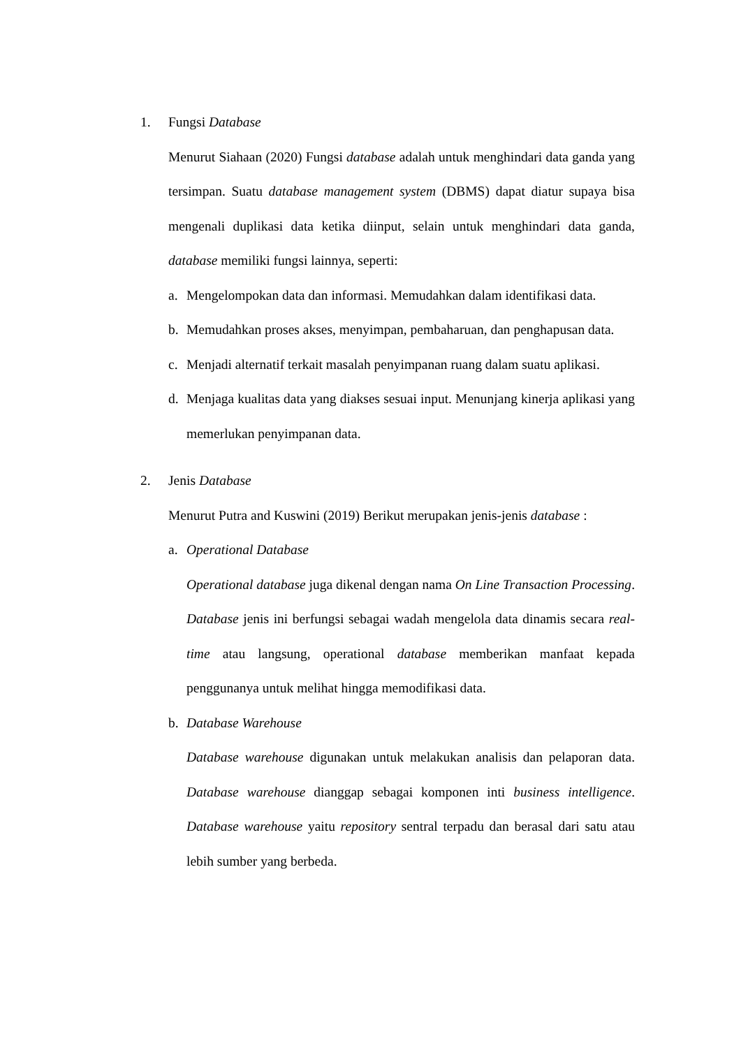1. Fungsi Database
Menurut Siahaan (2020) Fungsi database adalah untuk menghindari data ganda yang tersimpan. Suatu database management system (DBMS) dapat diatur supaya bisa mengenali duplikasi data ketika diinput, selain untuk menghindari data ganda, database memiliki fungsi lainnya, seperti:
a. Mengelompokan data dan informasi. Memudahkan dalam identifikasi data.
b. Memudahkan proses akses, menyimpan, pembaharuan, dan penghapusan data.
c. Menjadi alternatif terkait masalah penyimpanan ruang dalam suatu aplikasi.
d. Menjaga kualitas data yang diakses sesuai input. Menunjang kinerja aplikasi yang memerlukan penyimpanan data.
2. Jenis Database
Menurut Putra and Kuswini (2019) Berikut merupakan jenis-jenis database :
a. Operational Database
Operational database juga dikenal dengan nama On Line Transaction Processing. Database jenis ini berfungsi sebagai wadah mengelola data dinamis secara real-time atau langsung, operational database memberikan manfaat kepada penggunanya untuk melihat hingga memodifikasi data.
b. Database Warehouse
Database warehouse digunakan untuk melakukan analisis dan pelaporan data. Database warehouse dianggap sebagai komponen inti business intelligence. Database warehouse yaitu repository sentral terpadu dan berasal dari satu atau lebih sumber yang berbeda.